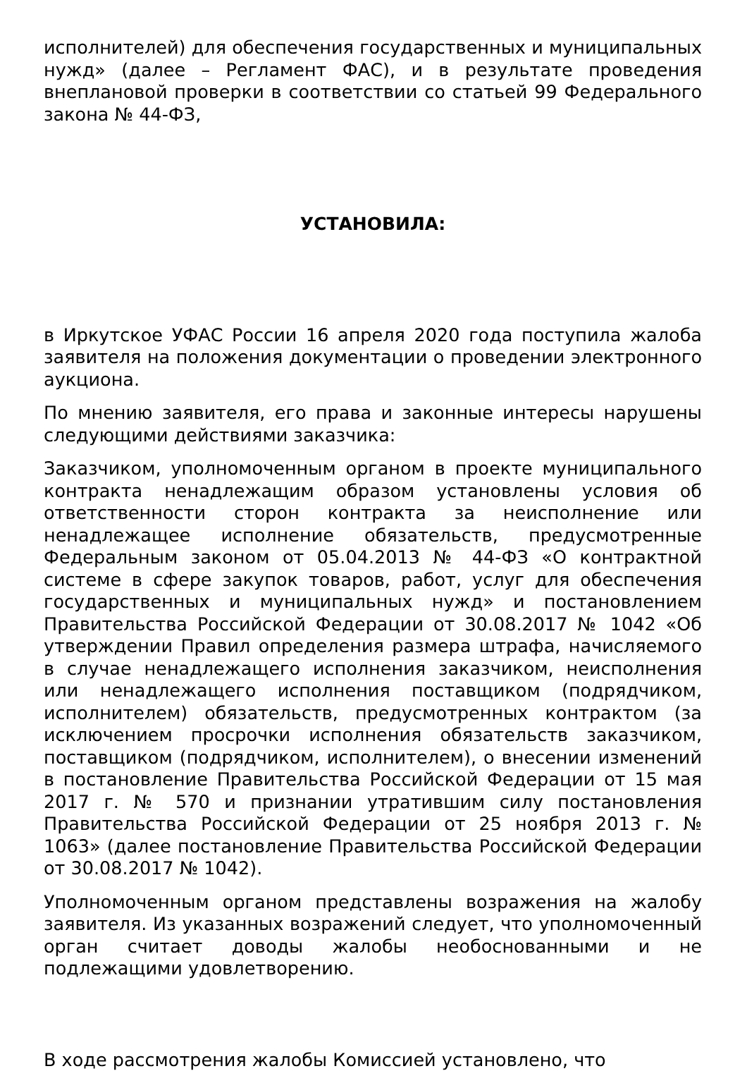исполнителей) для обеспечения государственных и муниципальных нужд» (далее – Регламент ФАС), и в результате проведения внеплановой проверки в соответствии со статьей 99 Федерального закона № 44-ФЗ,
УСТАНОВИЛА:
в Иркутское УФАС России 16 апреля 2020 года поступила жалоба заявителя на положения документации о проведении электронного аукциона.
По мнению заявителя, его права и законные интересы нарушены следующими действиями заказчика:
Заказчиком, уполномоченным органом в проекте муниципального контракта ненадлежащим образом установлены условия об ответственности сторон контракта за неисполнение или ненадлежащее исполнение обязательств, предусмотренные Федеральным законом от 05.04.2013 № 44-ФЗ «О контрактной системе в сфере закупок товаров, работ, услуг для обеспечения государственных и муниципальных нужд» и постановлением Правительства Российской Федерации от 30.08.2017 № 1042 «Об утверждении Правил определения размера штрафа, начисляемого в случае ненадлежащего исполнения заказчиком, неисполнения или ненадлежащего исполнения поставщиком (подрядчиком, исполнителем) обязательств, предусмотренных контрактом (за исключением просрочки исполнения обязательств заказчиком, поставщиком (подрядчиком, исполнителем), о внесении изменений в постановление Правительства Российской Федерации от 15 мая 2017 г. № 570 и признании утратившим силу постановления Правительства Российской Федерации от 25 ноября 2013 г. № 1063» (далее постановление Правительства Российской Федерации от 30.08.2017 № 1042).
Уполномоченным органом представлены возражения на жалобу заявителя. Из указанных возражений следует, что уполномоченный орган считает доводы жалобы необоснованными и не подлежащими удовлетворению.
В ходе рассмотрения жалобы Комиссией установлено, что